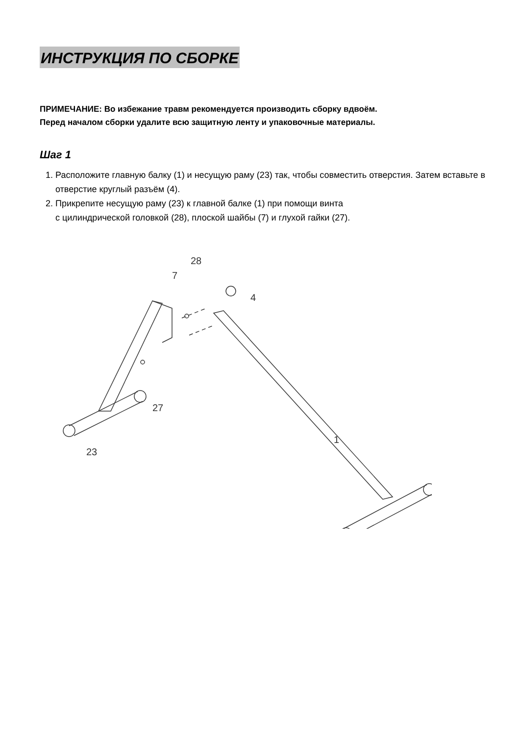ИНСТРУКЦИЯ ПО СБОРКЕ
ПРИМЕЧАНИЕ: Во избежание травм рекомендуется производить сборку вдвоём.
Перед началом сборки удалите всю защитную ленту и упаковочные материалы.
Шаг 1
1. Расположите главную балку (1) и несущую раму (23) так, чтобы совместить отверстия. Затем вставьте в отверстие круглый разъём (4).
2. Прикрепите несущую раму (23) к главной балке (1) при помощи винта
с цилиндрической головкой (28), плоской шайбы (7) и глухой гайки (27).
28
7
4
27
23
1